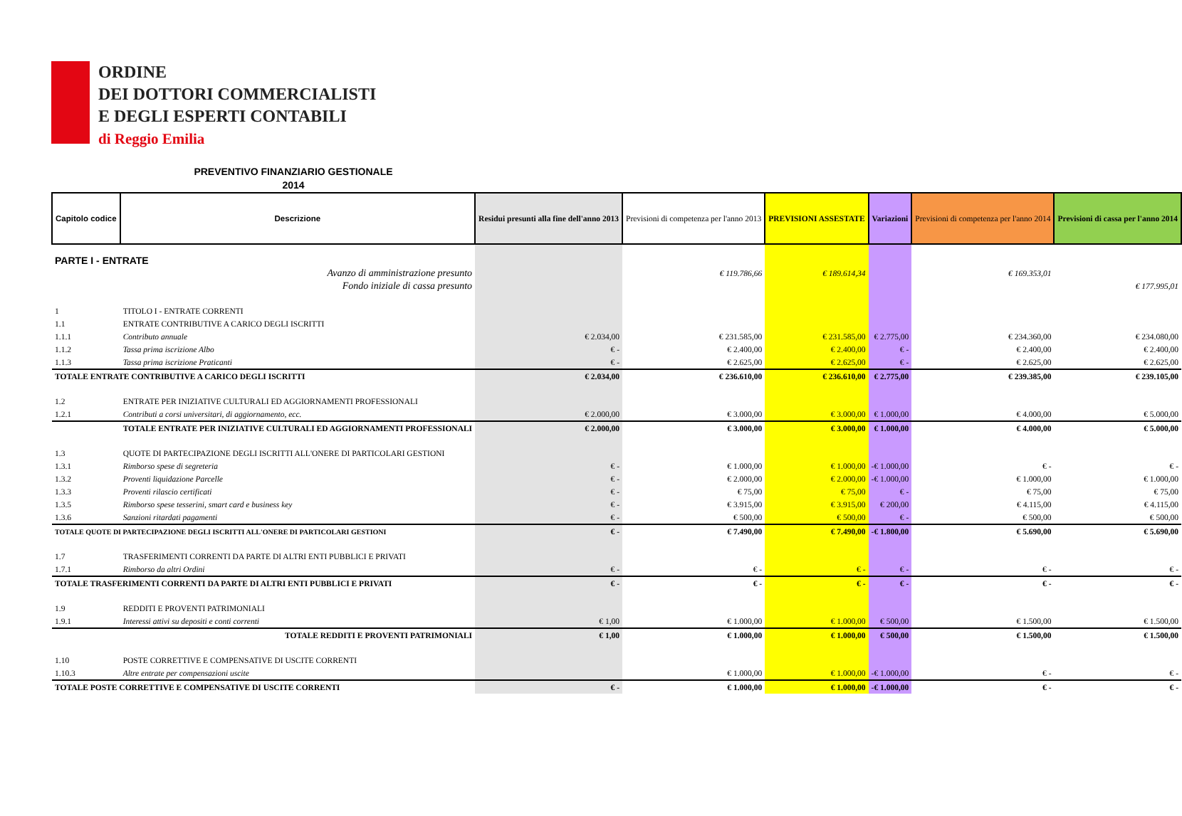ORDINE
DEI DOTTORI COMMERCIALISTI
E DEGLI ESPERTI CONTABILI
di Reggio Emilia
PREVENTIVO FINANZIARIO GESTIONALE
2014
| Capitolo codice | Descrizione | Residui presunti alla fine dell'anno 2013 | Previsioni di competenza per l'anno 2013 | PREVISIONI ASSESTATE | Variazioni | Previsioni di competenza per l'anno 2014 | Previsioni di cassa per l'anno 2014 |
| --- | --- | --- | --- | --- | --- | --- | --- |
| PARTE I - ENTRATE | | | | | | | |
| | Avanzo di amministrazione presunto | | € 119.786,66 | € 189.614,34 | | € 169.353,01 | |
| | Fondo iniziale di cassa presunto | | | | | | € 177.995,01 |
| 1 | TITOLO I - ENTRATE CORRENTI | | | | | | |
| 1.1 | ENTRATE CONTRIBUTIVE A CARICO DEGLI ISCRITTI | | | | | | |
| 1.1.1 | Contributo annuale | € 2.034,00 | € 231.585,00 | € 231.585,00 | € 2.775,00 | € 234.360,00 | € 234.080,00 |
| 1.1.2 | Tassa prima iscrizione Albo | € - | € 2.400,00 | € 2.400,00 | € - | € 2.400,00 | € 2.400,00 |
| 1.1.3 | Tassa prima iscrizione Praticanti | € - | € 2.625,00 | € 2.625,00 | € - | € 2.625,00 | € 2.625,00 |
| TOTALE ENTRATE CONTRIBUTIVE A CARICO DEGLI ISCRITTI | | € 2.034,00 | € 236.610,00 | € 236.610,00 | € 2.775,00 | € 239.385,00 | € 239.105,00 |
| 1.2 | ENTRATE PER INIZIATIVE CULTURALI ED AGGIORNAMENTI PROFESSIONALI | | | | | | |
| 1.2.1 | Contributi a corsi universitari, di aggiornamento, ecc. | € 2.000,00 | € 3.000,00 | € 3.000,00 | € 1.000,00 | € 4.000,00 | € 5.000,00 |
| | TOTALE ENTRATE PER INIZIATIVE CULTURALI ED AGGIORNAMENTI PROFESSIONALI | € 2.000,00 | € 3.000,00 | € 3.000,00 | € 1.000,00 | € 4.000,00 | € 5.000,00 |
| 1.3 | QUOTE DI PARTECIPAZIONE DEGLI ISCRITTI ALL'ONERE DI PARTICOLARI GESTIONI | | | | | | |
| 1.3.1 | Rimborso spese di segreteria | € - | € 1.000,00 | € 1.000,00 | -€ 1.000,00 | € - | € - |
| 1.3.2 | Proventi liquidazione Parcelle | € - | € 2.000,00 | € 2.000,00 | -€ 1.000,00 | € 1.000,00 | € 1.000,00 |
| 1.3.3 | Proventi rilascio certificati | € - | € 75,00 | € 75,00 | € - | € 75,00 | € 75,00 |
| 1.3.5 | Rimborso spese tesserini, smart card e business key | € - | € 3.915,00 | € 3.915,00 | € 200,00 | € 4.115,00 | € 4.115,00 |
| 1.3.6 | Sanzioni ritardati pagamenti | € - | € 500,00 | € 500,00 | € - | € 500,00 | € 500,00 |
| TOTALE QUOTE DI PARTECIPAZIONE DEGLI ISCRITTI ALL'ONERE DI PARTICOLARI GESTIONI | | € - | € 7.490,00 | € 7.490,00 | -€ 1.800,00 | € 5.690,00 | € 5.690,00 |
| 1.7 | TRASFERIMENTI CORRENTI DA PARTE DI ALTRI ENTI PUBBLICI E PRIVATI | | | | | | |
| 1.7.1 | Rimborso da altri Ordini | € - | € - | € - | € - | € - | € - |
| TOTALE TRASFERIMENTI CORRENTI DA PARTE DI ALTRI ENTI PUBBLICI E PRIVATI | | € - | € - | € - | € - | € - | € - |
| 1.9 | REDDITI E PROVENTI PATRIMONIALI | | | | | | |
| 1.9.1 | Interessi attivi su depositi e conti correnti | € 1,00 | € 1.000,00 | € 1.000,00 | € 500,00 | € 1.500,00 | € 1.500,00 |
| | TOTALE REDDITI E PROVENTI PATRIMONIALI | € 1,00 | € 1.000,00 | € 1.000,00 | € 500,00 | € 1.500,00 | € 1.500,00 |
| 1.10 | POSTE CORRETTIVE E COMPENSATIVE DI USCITE CORRENTI | | | | | | |
| 1.10.3 | Altre entrate per compensazioni uscite | | € 1.000,00 | € 1.000,00 | -€ 1.000,00 | € - | € - |
| TOTALE POSTE CORRETTIVE E COMPENSATIVE DI USCITE CORRENTI | | € - | € 1.000,00 | € 1.000,00 | -€ 1.000,00 | € - | € - |